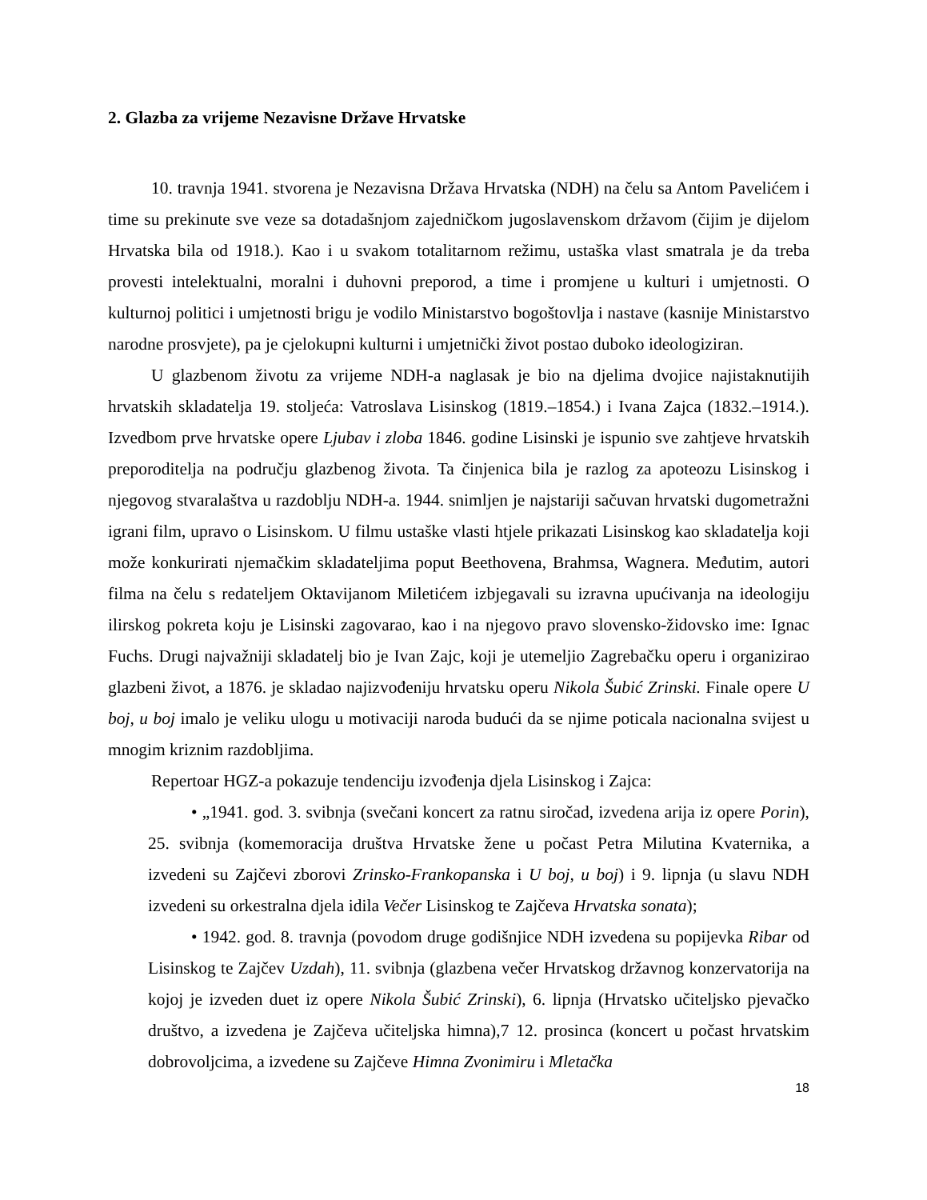2. Glazba za vrijeme Nezavisne Države Hrvatske
10. travnja 1941. stvorena je Nezavisna Država Hrvatska (NDH) na čelu sa Antom Pavelićem i time su prekinute sve veze sa dotadašnjom zajedničkom jugoslavenskom državom (čijim je dijelom Hrvatska bila od 1918.). Kao i u svakom totalitarnom režimu, ustaška vlast smatrala je da treba provesti intelektualni, moralni i duhovni preporod, a time i promjene u kulturi i umjetnosti. O kulturnoj politici i umjetnosti brigu je vodilo Ministarstvo bogoštovlja i nastave (kasnije Ministarstvo narodne prosvjete), pa je cjelokupni kulturni i umjetnički život postao duboko ideologiziran.
U glazbenom životu za vrijeme NDH-a naglasak je bio na djelima dvojice najistaknutijih hrvatskih skladatelja 19. stoljeća: Vatroslava Lisinskog (1819.–1854.) i Ivana Zajca (1832.–1914.). Izvedbom prve hrvatske opere Ljubav i zloba 1846. godine Lisinski je ispunio sve zahtjeve hrvatskih preporoditelja na području glazbenog života. Ta činjenica bila je razlog za apoteozu Lisinskog i njegovog stvaralaštva u razdoblju NDH-a. 1944. snimljen je najstariji sačuvan hrvatski dugometražni igrani film, upravo o Lisinskom. U filmu ustaške vlasti htjele prikazati Lisinskog kao skladatelja koji može konkurirati njemačkim skladateljima poput Beethovena, Brahmsa, Wagnera. Međutim, autori filma na čelu s redateljem Oktavijanom Miletićem izbjegavali su izravna upućivanja na ideologiju ilirskog pokreta koju je Lisinski zagovarao, kao i na njegovo pravo slovensko-židovsko ime: Ignac Fuchs. Drugi najvažniji skladatelj bio je Ivan Zajc, koji je utemeljio Zagrebačku operu i organizirao glazbeni život, a 1876. je skladao najizvođeniju hrvatsku operu Nikola Šubić Zrinski. Finale opere U boj, u boj imalo je veliku ulogu u motivaciji naroda budući da se njime poticala nacionalna svijest u mnogim kriznim razdobljima.
Repertoar HGZ-a pokazuje tendenciju izvođenja djela Lisinskog i Zajca:
• „1941. god. 3. svibnja (svečani koncert za ratnu siročad, izvedena arija iz opere Porin), 25. svibnja (komemoracija društva Hrvatske žene u počast Petra Milutina Kvaternika, a izvedeni su Zajčevi zborovi Zrinsko-Frankopanska i U boj, u boj) i 9. lipnja (u slavu NDH izvedeni su orkestralna djela idila Večer Lisinskog te Zajčeva Hrvatska sonata);
• 1942. god. 8. travnja (povodom druge godišnjice NDH izvedena su popijevka Ribar od Lisinskog te Zajčev Uzdah), 11. svibnja (glazbena večer Hrvatskog državnog konzervatorija na kojoj je izveden duet iz opere Nikola Šubić Zrinski), 6. lipnja (Hrvatsko učiteljsko pjevačko društvo, a izvedena je Zajčeva učiteljska himna),7 12. prosinca (koncert u počast hrvatskim dobrovoljcima, a izvedene su Zajčeve Himna Zvonimiru i Mletačka
18